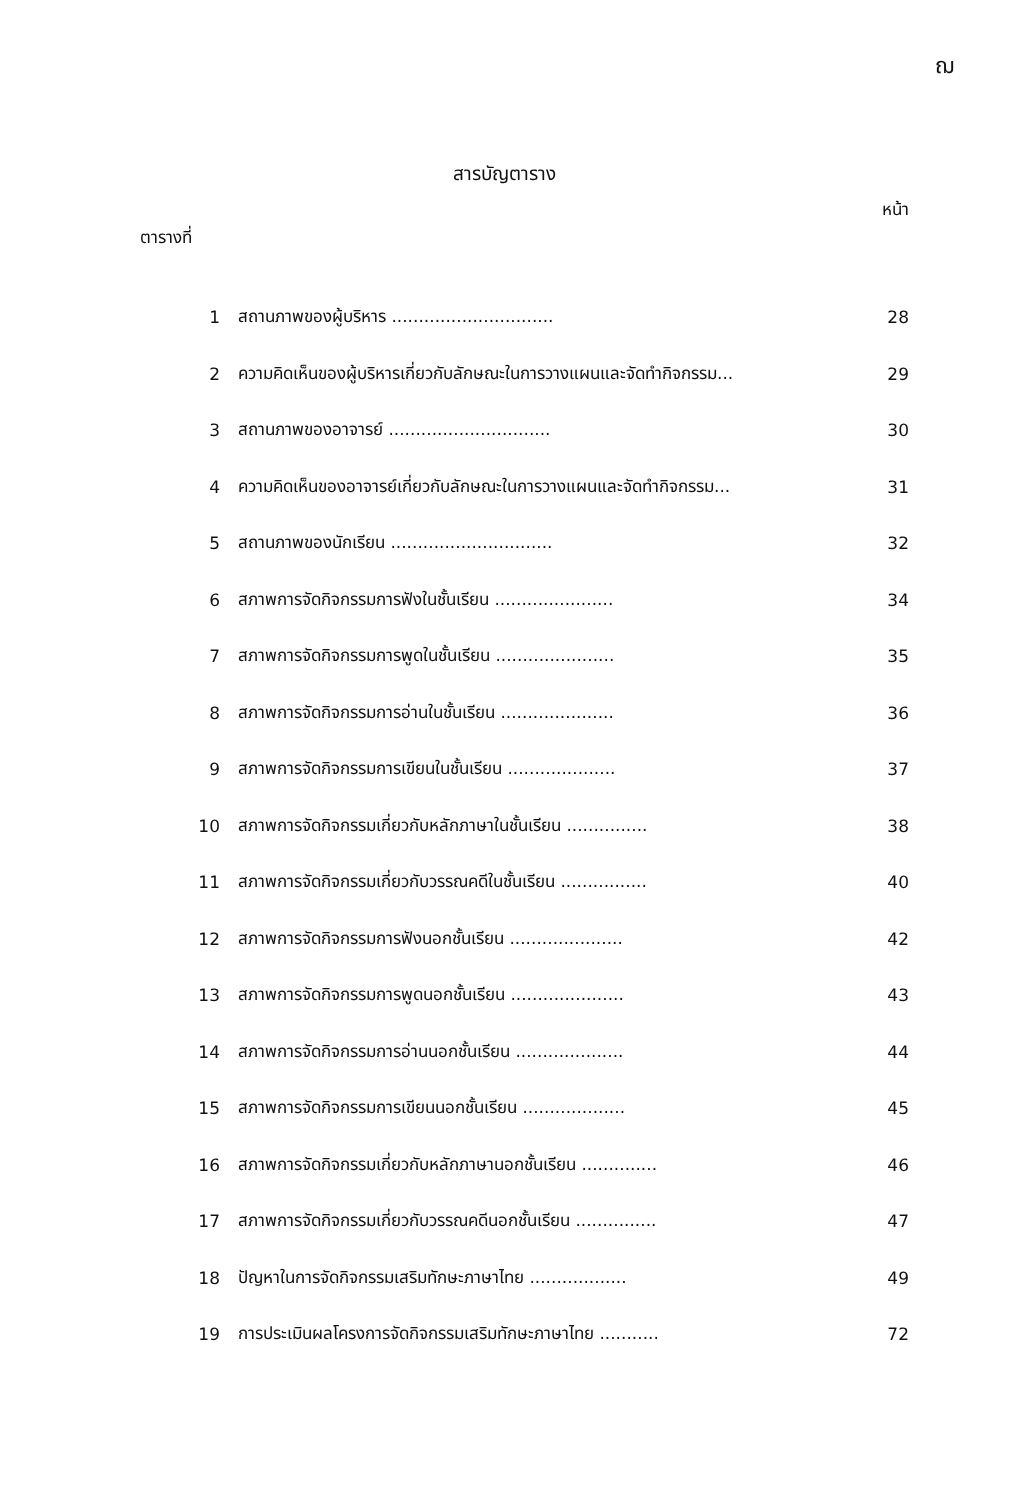ฌ
สารบัญตาราง
ตารางที่ หน้า
| 1 | สถานภาพของผู้บริหาร .............................. | 28 |
| 2 | ความคิดเห็นของผู้บริหารเกี่ยวกับลักษณะในการวางแผนและจัดทำกิจกรรม... | 29 |
| 3 | สถานภาพของอาจารย์ .............................. | 30 |
| 4 | ความคิดเห็นของอาจารย์เกี่ยวกับลักษณะในการวางแผนและจัดทำกิจกรรม... | 31 |
| 5 | สถานภาพของนักเรียน .............................. | 32 |
| 6 | สภาพการจัดกิจกรรมการฟังในชั้นเรียน ...................... | 34 |
| 7 | สภาพการจัดกิจกรรมการพูดในชั้นเรียน ...................... | 35 |
| 8 | สภาพการจัดกิจกรรมการอ่านในชั้นเรียน ..................... | 36 |
| 9 | สภาพการจัดกิจกรรมการเขียนในชั้นเรียน .................... | 37 |
| 10 | สภาพการจัดกิจกรรมเกี่ยวกับหลักภาษาในชั้นเรียน ............... | 38 |
| 11 | สภาพการจัดกิจกรรมเกี่ยวกับวรรณคดีในชั้นเรียน ................ | 40 |
| 12 | สภาพการจัดกิจกรรมการฟังนอกชั้นเรียน ..................... | 42 |
| 13 | สภาพการจัดกิจกรรมการพูดนอกชั้นเรียน ..................... | 43 |
| 14 | สภาพการจัดกิจกรรมการอ่านนอกชั้นเรียน .................... | 44 |
| 15 | สภาพการจัดกิจกรรมการเขียนนอกชั้นเรียน ................... | 45 |
| 16 | สภาพการจัดกิจกรรมเกี่ยวกับหลักภาษานอกชั้นเรียน .............. | 46 |
| 17 | สภาพการจัดกิจกรรมเกี่ยวกับวรรณคดีนอกชั้นเรียน ............... | 47 |
| 18 | ปัญหาในการจัดกิจกรรมเสริมทักษะภาษาไทย .................. | 49 |
| 19 | การประเมินผลโครงการจัดกิจกรรมเสริมทักษะภาษาไทย ........... | 72 |